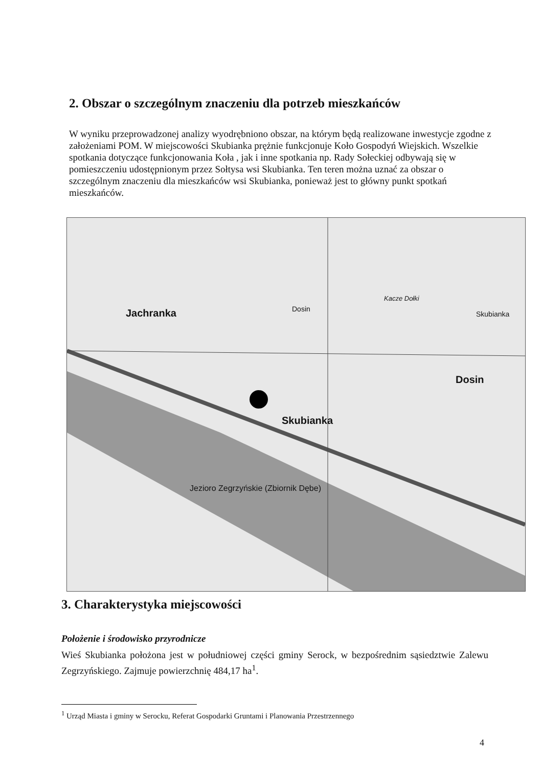2. Obszar o szczególnym znaczeniu dla potrzeb mieszkańców
W wyniku przeprowadzonej analizy wyodrębniono obszar, na którym będą realizowane inwestycje zgodne z założeniami POM. W miejscowości Skubianka prężnie funkcjonuje Koło Gospodyń Wiejskich. Wszelkie spotkania dotyczące funkcjonowania Koła , jak i inne spotkania np. Rady Sołeckiej odbywają się w pomieszczeniu udostępnionym przez Sołtysa wsi Skubianka. Ten teren można uznać za obszar o szczególnym znaczeniu dla mieszkańców wsi Skubianka, ponieważ jest to główny punkt spotkań mieszkańców.
Jachranka
Skubianka
Dosin
Kacze Dołki
Dosin
Skubianka
Jezioro Zegrzyńskie (Zbiornik Dębe)
3. Charakterystyka miejscowości
Położenie i środowisko przyrodnicze
Wieś Skubianka położona jest w południowej części gminy Serock, w bezpośrednim sąsiedztwie Zalewu Zegrzyńskiego. Zajmuje powierzchnię 484,17 ha<sup>1</sup>.
<sup>1</sup> Urząd Miasta i gminy w Serocku, Referat Gospodarki Gruntami i Planowania Przestrzennego
4